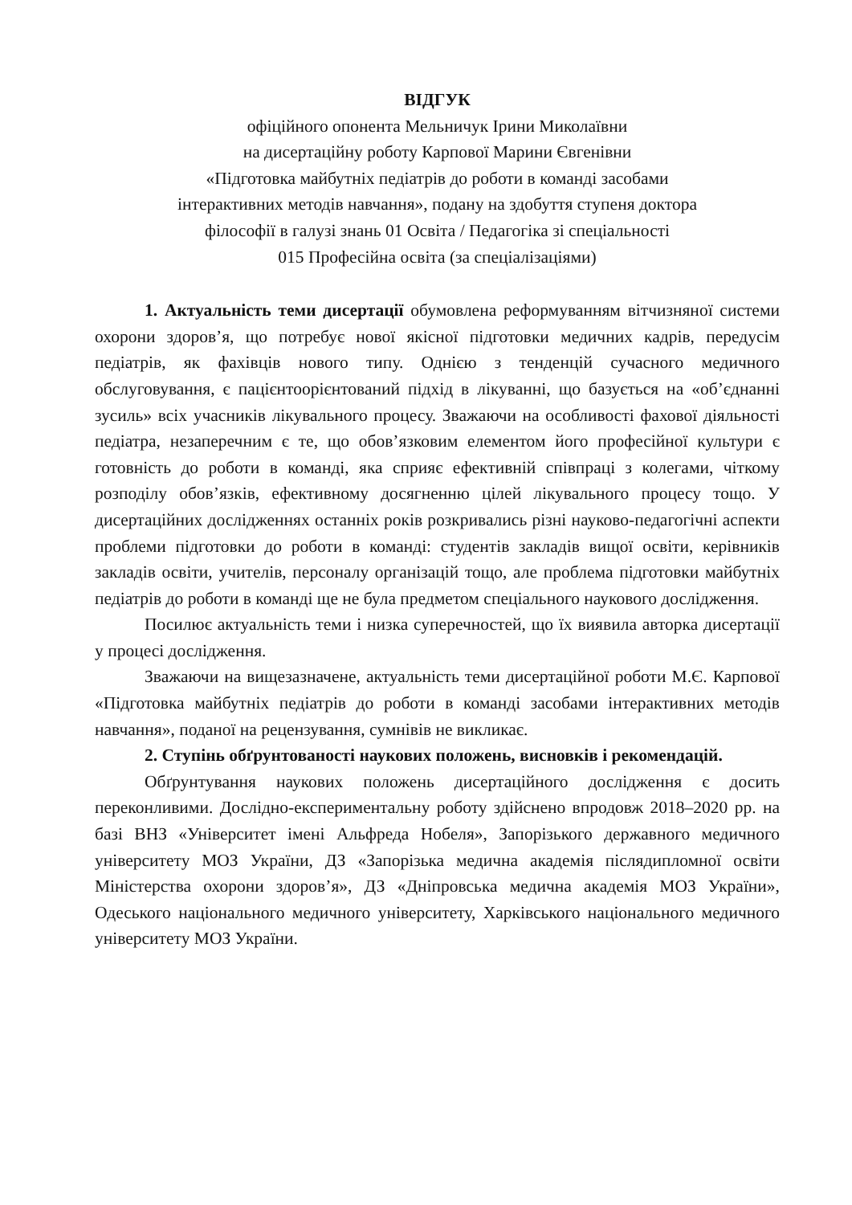ВІДГУК
офіційного опонента Мельничук Ірини Миколаївни
на дисертаційну роботу Карпової Марини Євгенівни
«Підготовка майбутніх педіатрів до роботи в команді засобами
інтерактивних методів навчання», подану на здобуття ступеня доктора
філософії в галузі знань 01 Освіта / Педагогіка зі спеціальності
015 Професійна освіта (за спеціалізаціями)
1. Актуальність теми дисертації обумовлена реформуванням вітчизняної системи охорони здоров’я, що потребує нової якісної підготовки медичних кадрів, передусім педіатрів, як фахівців нового типу. Однією з тенденцій сучасного медичного обслуговування, є пацієнтоорієнтований підхід в лікуванні, що базується на «об’єднанні зусиль» всіх учасників лікувального процесу. Зважаючи на особливості фахової діяльності педіатра, незаперечним є те, що обов’язковим елементом його професійної культури є готовність до роботи в команді, яка сприяє ефективній співпраці з колегами, чіткому розподілу обов’язків, ефективному досягненню цілей лікувального процесу тощо. У дисертаційних дослідженнях останніх років розкривались різні науково-педагогічні аспекти проблеми підготовки до роботи в команді: студентів закладів вищої освіти, керівників закладів освіти, учителів, персоналу організацій тощо, але проблема підготовки майбутніх педіатрів до роботи в команді ще не була предметом спеціального наукового дослідження.
Посилює актуальність теми і низка суперечностей, що їх виявила авторка дисертації у процесі дослідження.
Зважаючи на вищезазначене, актуальність теми дисертаційної роботи М.Є. Карпової «Підготовка майбутніх педіатрів до роботи в команді засобами інтерактивних методів навчання», поданої на рецензування, сумнівів не викликає.
2. Ступінь обґрунтованості наукових положень, висновків і рекомендацій.
Обґрунтування наукових положень дисертаційного дослідження є досить переконливими. Дослідно-експериментальну роботу здійснено впродовж 2018–2020 рр. на базі ВНЗ «Університет імені Альфреда Нобеля», Запорізького державного медичного університету МОЗ України, ДЗ «Запорізька медична академія післядипломної освіти Міністерства охорони здоров’я», ДЗ «Дніпровська медична академія МОЗ України», Одеського національного медичного університету, Харківського національного медичного університету МОЗ України.